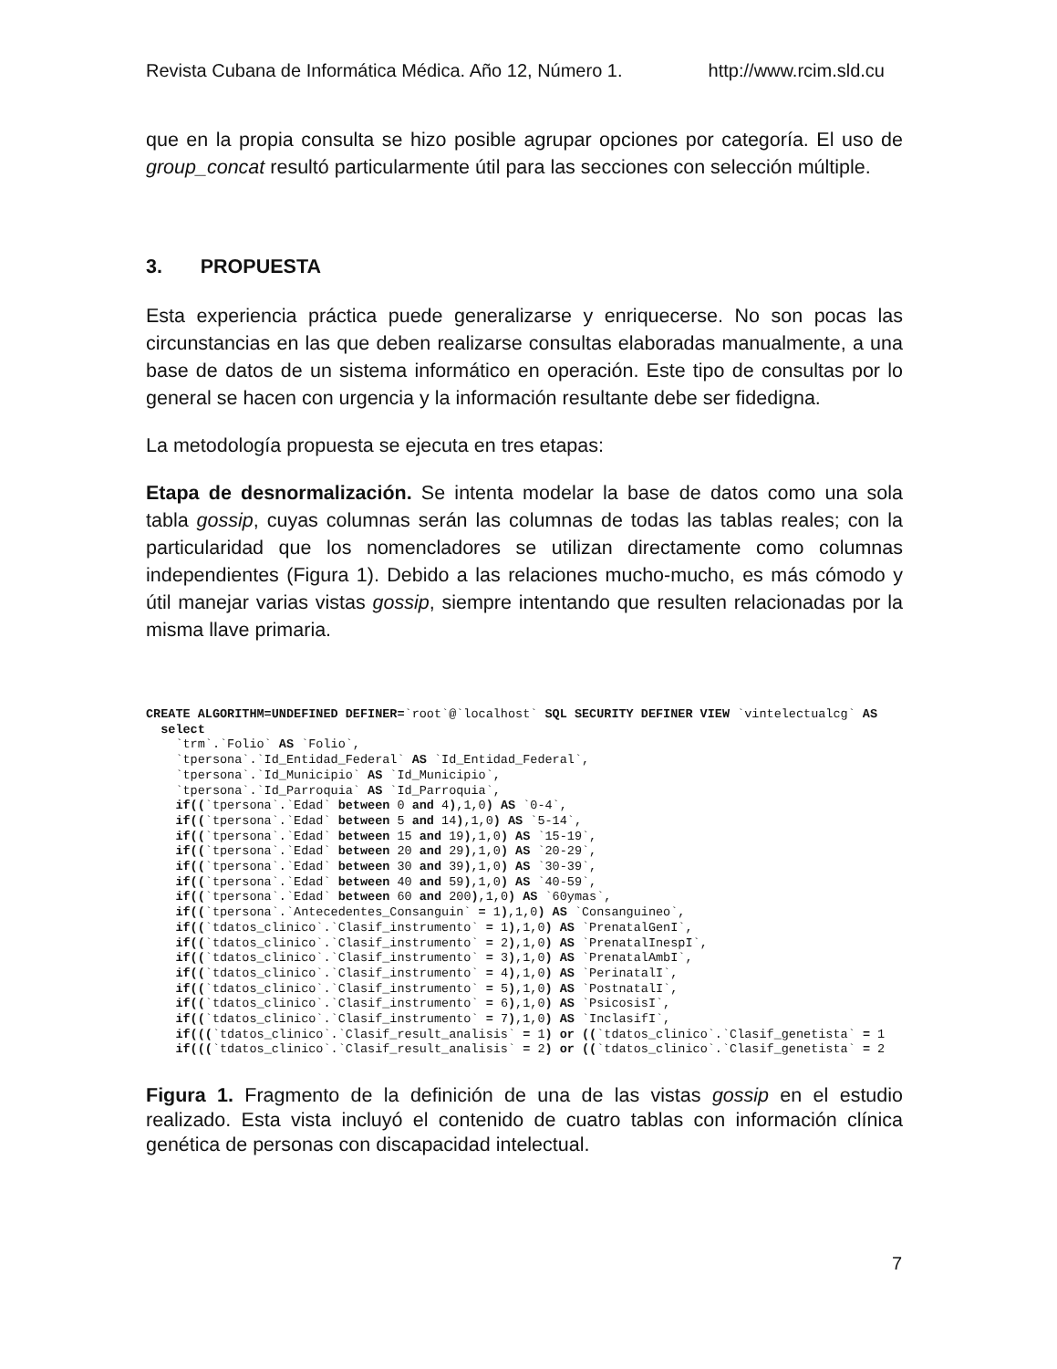Revista Cubana de Informática Médica. Año 12, Número 1. http://www.rcim.sld.cu
que en la propia consulta se hizo posible agrupar opciones por categoría. El uso de group_concat resultó particularmente útil para las secciones con selección múltiple.
3. PROPUESTA
Esta experiencia práctica puede generalizarse y enriquecerse. No son pocas las circunstancias en las que deben realizarse consultas elaboradas manualmente, a una base de datos de un sistema informático en operación. Este tipo de consultas por lo general se hacen con urgencia y la información resultante debe ser fidedigna.
La metodología propuesta se ejecuta en tres etapas:
Etapa de desnormalización. Se intenta modelar la base de datos como una sola tabla gossip, cuyas columnas serán las columnas de todas las tablas reales; con la particularidad que los nomencladores se utilizan directamente como columnas independientes (Figura 1). Debido a las relaciones mucho-mucho, es más cómodo y útil manejar varias vistas gossip, siempre intentando que resulten relacionadas por la misma llave primaria.
CREATE ALGORITHM=UNDEFINED DEFINER=`root`@`localhost` SQL SECURITY DEFINER VIEW `vintelectualcg` AS
  select
    `trm`.`Folio` AS `Folio`,
    `tpersona`.`Id_Entidad_Federal` AS `Id_Entidad_Federal`,
    `tpersona`.`Id_Municipio` AS `Id_Municipio`,
    `tpersona`.`Id_Parroquia` AS `Id_Parroquia`,
    if((`tpersona`.`Edad` between 0 and 4),1,0) AS `0-4`,
    if((`tpersona`.`Edad` between 5 and 14),1,0) AS `5-14`,
    if((`tpersona`.`Edad` between 15 and 19),1,0) AS `15-19`,
    if((`tpersona`.`Edad` between 20 and 29),1,0) AS `20-29`,
    if((`tpersona`.`Edad` between 30 and 39),1,0) AS `30-39`,
    if((`tpersona`.`Edad` between 40 and 59),1,0) AS `40-59`,
    if((`tpersona`.`Edad` between 60 and 200),1,0) AS `60ymas`,
    if((`tpersona`.`Antecedentes_Consanguin` = 1),1,0) AS `Consanguineo`,
    if((`tdatos_clinico`.`Clasif_instrumento` = 1),1,0) AS `PrenatalGenI`,
    if((`tdatos_clinico`.`Clasif_instrumento` = 2),1,0) AS `PrenatalInespI`,
    if((`tdatos_clinico`.`Clasif_instrumento` = 3),1,0) AS `PrenatalAmbI`,
    if((`tdatos_clinico`.`Clasif_instrumento` = 4),1,0) AS `PerinatalI`,
    if((`tdatos_clinico`.`Clasif_instrumento` = 5),1,0) AS `PostnatalI`,
    if((`tdatos_clinico`.`Clasif_instrumento` = 6),1,0) AS `PsicosisI`,
    if((`tdatos_clinico`.`Clasif_instrumento` = 7),1,0) AS `InclasifI`,
    if(((`tdatos_clinico`.`Clasif_result_analisis` = 1) or ((`tdatos_clinico`.`Clasif_genetista` = 1
    if(((`tdatos_clinico`.`Clasif_result_analisis` = 2) or ((`tdatos_clinico`.`Clasif_genetista` = 2
Figura 1. Fragmento de la definición de una de las vistas gossip en el estudio realizado. Esta vista incluyó el contenido de cuatro tablas con información clínica genética de personas con discapacidad intelectual.
7